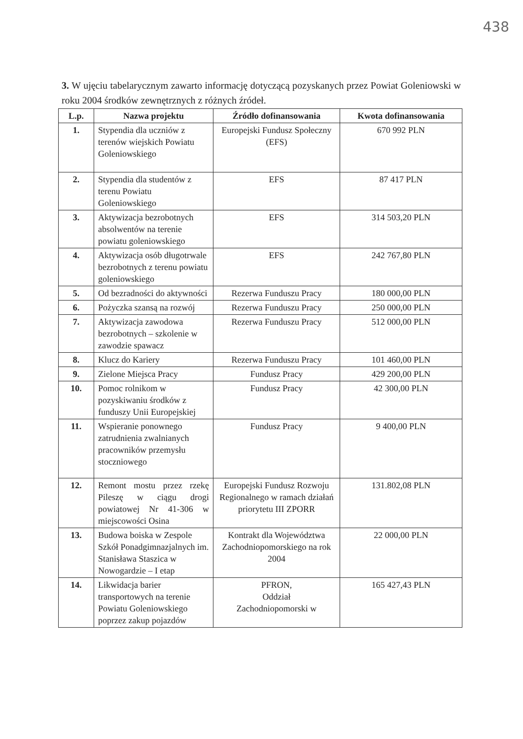438
3. W ujęciu tabelarycznym zawarto informację dotyczącą pozyskanych przez Powiat Goleniowski w roku 2004 środków zewnętrznych z różnych źródeł.
| L.p. | Nazwa projektu | Źródło dofinansowania | Kwota dofinansowania |
| --- | --- | --- | --- |
| 1. | Stypendia dla uczniów z terenów wiejskich Powiatu Goleniowskiego | Europejski Fundusz Społeczny (EFS) | 670 992 PLN |
| 2. | Stypendia dla studentów z terenu Powiatu Goleniowskiego | EFS | 87 417 PLN |
| 3. | Aktywizacja bezrobotnych absolwentów na terenie powiatu goleniowskiego | EFS | 314 503,20 PLN |
| 4. | Aktywizacja osób długotrwale bezrobotnych z terenu powiatu goleniowskiego | EFS | 242 767,80 PLN |
| 5. | Od bezradności do aktywności | Rezerwa Funduszu Pracy | 180 000,00 PLN |
| 6. | Pożyczka szansą na rozwój | Rezerwa Funduszu Pracy | 250 000,00 PLN |
| 7. | Aktywizacja zawodowa bezrobotnych – szkolenie w zawodzie spawacz | Rezerwa Funduszu Pracy | 512 000,00 PLN |
| 8. | Klucz do Kariery | Rezerwa Funduszu Pracy | 101 460,00 PLN |
| 9. | Zielone Miejsca Pracy | Fundusz Pracy | 429 200,00 PLN |
| 10. | Pomoc rolnikom w pozyskiwaniu środków z funduszy Unii Europejskiej | Fundusz Pracy | 42 300,00 PLN |
| 11. | Wspieranie ponownego zatrudnienia zwalnianych pracowników przemysłu stoczniowego | Fundusz Pracy | 9 400,00 PLN |
| 12. | Remont mostu przez rzekę Pileszę w ciągu drogi powiatowej Nr 41-306 w miejscowości Osina | Europejski Fundusz Rozwoju Regionalnego w ramach działań priorytetu III ZPORR | 131.802,08 PLN |
| 13. | Budowa boiska w Zespole Szkół Ponadgimnazjalnych im. Stanisława Staszica w Nowogardzie – I etap | Kontrakt dla Województwa Zachodniopomorskiego na rok 2004 | 22 000,00 PLN |
| 14. | Likwidacja barier transportowych na terenie Powiatu Goleniowskiego poprzez zakup pojazdów | PFRON, Oddział Zachodniopomorski w | 165 427,43 PLN |